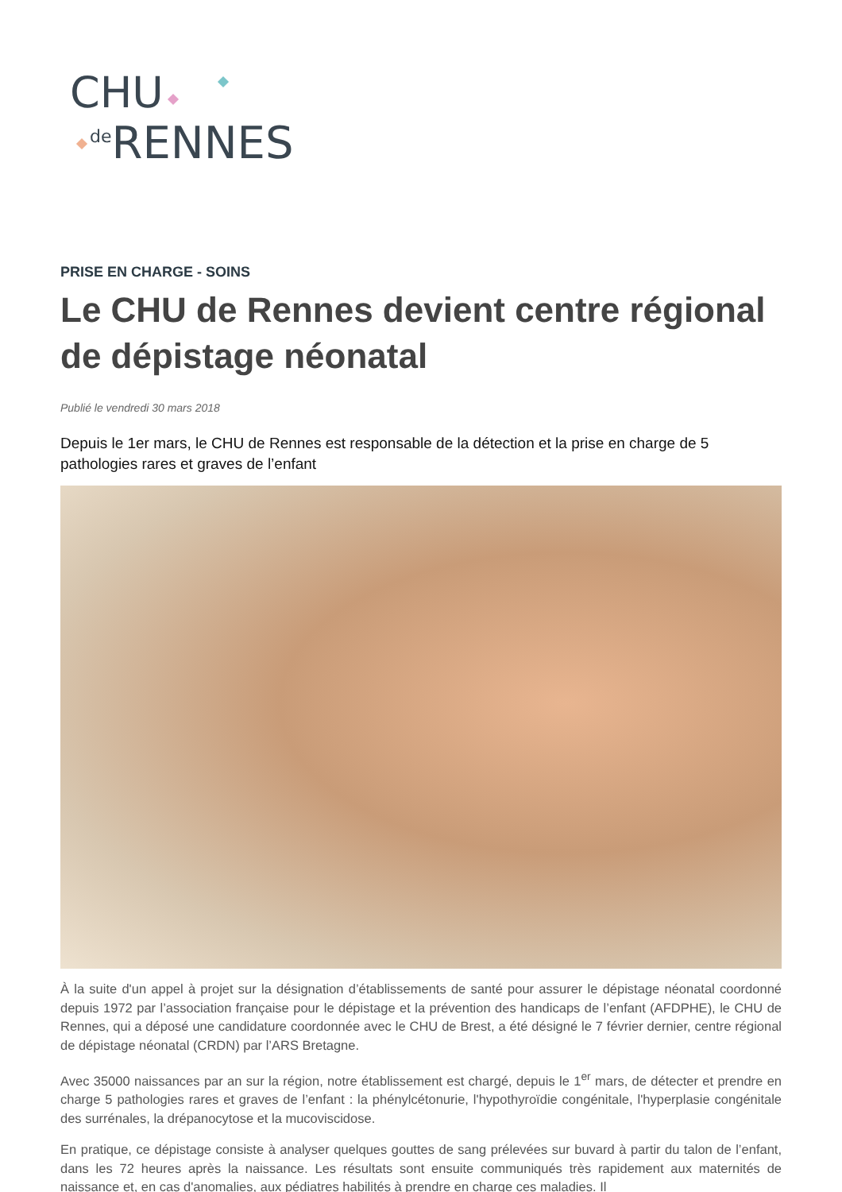CHU
<sup>de</sup>RENNES
PRISE EN CHARGE - SOINS
Le CHU de Rennes devient centre régional de dépistage néonatal
Publié le vendredi 30 mars 2018
Depuis le 1er mars, le CHU de Rennes est responsable de la détection et la prise en charge de 5 pathologies rares et graves de l’enfant
À la suite d'un appel à projet sur la désignation d’établissements de santé pour assurer le dépistage néonatal coordonné depuis 1972 par l’association française pour le dépistage et la prévention des handicaps de l’enfant (AFDPHE), le CHU de Rennes, qui a déposé une candidature coordonnée avec le CHU de Brest, a été désigné le 7 février dernier, centre régional de dépistage néonatal (CRDN) par l’ARS Bretagne.
Avec 35000 naissances par an sur la région, notre établissement est chargé, depuis le 1<sup>er</sup> mars, de détecter et prendre en charge 5 pathologies rares et graves de l’enfant : la phénylcétonurie, l'hypothyroïdie congénitale, l'hyperplasie congénitale des surrénales, la drépanocytose et la mucoviscidose.
En pratique, ce dépistage consiste à analyser quelques gouttes de sang prélevées sur buvard à partir du talon de l’enfant, dans les 72 heures après la naissance. Les résultats sont ensuite communiqués très rapidement aux maternités de naissance et, en cas d'anomalies, aux pédiatres habilités à prendre en charge ces maladies. Il